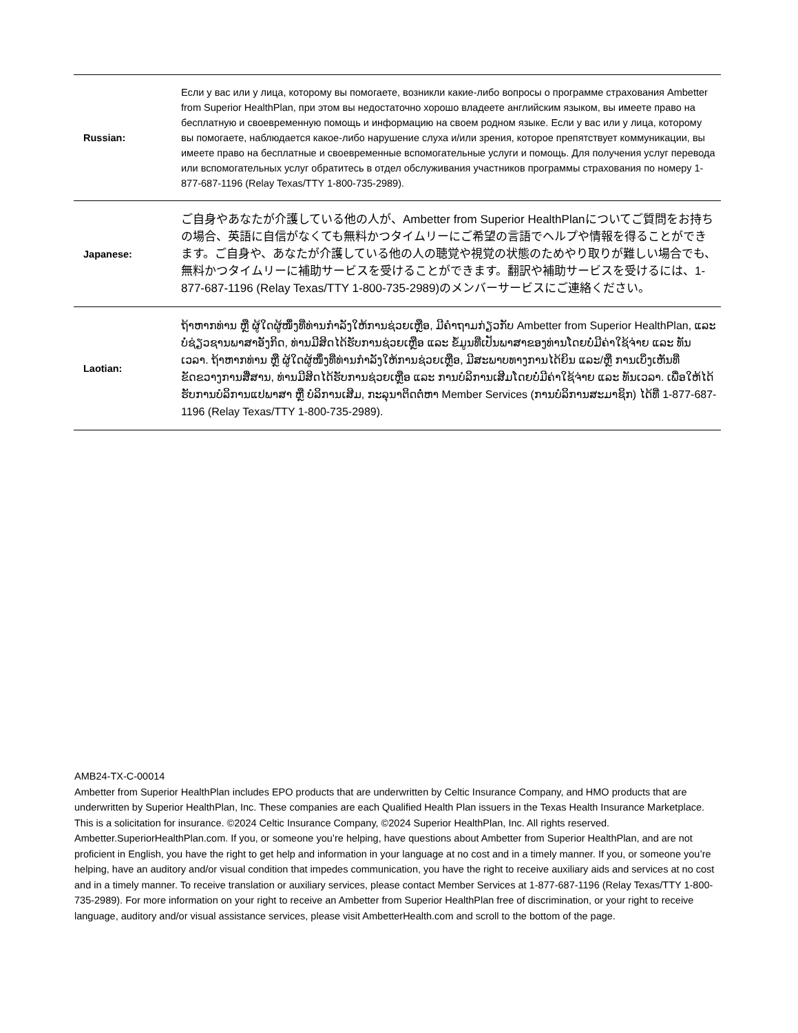| Russian: | Если у вас или у лица, которому вы помогаете, возникли какие-либо вопросы о программе страхования Ambetter from Superior HealthPlan, при этом вы недостаточно хорошо владеете английским языком, вы имеете право на бесплатную и своевременную помощь и информацию на своем родном языке. Если у вас или у лица, которому вы помогаете, наблюдается какое-либо нарушение слуха и/или зрения, которое препятствует коммуникации, вы имеете право на бесплатные и своевременные вспомогательные услуги и помощь. Для получения услуг перевода или вспомогательных услуг обратитесь в отдел обслуживания участников программы страхования по номеру 1-877-687-1196 (Relay Texas/TTY 1-800-735-2989). |
| Japanese: | ご自身やあなたが介護している他の人が、Ambetter from Superior HealthPlanについてご質問をお持ちの場合、英語に自信がなくても無料かつタイムリーにご希望の言語でヘルプや情報を得ることができます。ご自身や、あなたが介護している他の人の聴覚や視覚の状態のためやり取りが難しい場合でも、無料かつタイムリーに補助サービスを受けることができます。翻訳や補助サービスを受けるには、1-877-687-1196 (Relay Texas/TTY 1-800-735-2989)のメンバーサービスにご連絡ください。 |
| Laotian: | ຖ້າຫາກທ່ານ ຫຼື ຜູ້ໃດຜູ້ໜຶ່ງທີ່ທ່ານກໍາລັງໃຫ້ການຊ່ວຍເຫຼືອ, ມີຄໍາຖາມກ່ຽວກັບ Ambetter from Superior HealthPlan, ແລະ ບໍ່ຊ່ຽວຊານພາສາອັງກິດ, ທ່ານມີສິດໄດ້ຮັບການຊ່ວຍເຫຼືອ ແລະ ຂໍ້ມູນທີ່ເປັນພາສາຂອງທ່ານໂດຍບໍ່ມີຄ່າໃຊ້ຈ່າຍ ແລະ ທັນເວລາ. ຖ້າຫາກທ່ານ ຫຼື ຜູ້ໃດຜູ້ໜຶ່ງທີ່ທ່ານກໍາລັງໃຫ້ການຊ່ວຍເຫຼືອ, ມີສະພາບທາງການໄດ້ຍິນ ແລະ/ຫຼື ການເບິ່ງເຫັນທີ່ຂັດຂວາງການສື່ສານ, ທ່ານມີສິດໄດ້ຮັບການຊ່ວຍເຫຼືອ ແລະ ການບໍລິການເສີມໂດຍບໍ່ມີຄ່າໃຊ້ຈ່າຍ ແລະ ທັນເວລາ. ເພື່ອໃຫ້ໄດ້ຮັບການບໍລິການແປພາສາ ຫຼື ບໍລິການເສີມ, ກະລຸນາຕິດຕໍ່ຫາ Member Services (ການບໍລິການສະມາຊິກ) ໄດ້ທີ່ 1-877-687-1196 (Relay Texas/TTY 1-800-735-2989). |
AMB24-TX-C-00014
Ambetter from Superior HealthPlan includes EPO products that are underwritten by Celtic Insurance Company, and HMO products that are underwritten by Superior HealthPlan, Inc. These companies are each Qualified Health Plan issuers in the Texas Health Insurance Marketplace. This is a solicitation for insurance. ©2024 Celtic Insurance Company, ©2024 Superior HealthPlan, Inc. All rights reserved. Ambetter.SuperiorHealthPlan.com. If you, or someone you’re helping, have questions about Ambetter from Superior HealthPlan, and are not proficient in English, you have the right to get help and information in your language at no cost and in a timely manner. If you, or someone you’re helping, have an auditory and/or visual condition that impedes communication, you have the right to receive auxiliary aids and services at no cost and in a timely manner. To receive translation or auxiliary services, please contact Member Services at 1-877-687-1196 (Relay Texas/TTY 1-800-735-2989). For more information on your right to receive an Ambetter from Superior HealthPlan free of discrimination, or your right to receive language, auditory and/or visual assistance services, please visit AmbetterHealth.com and scroll to the bottom of the page.